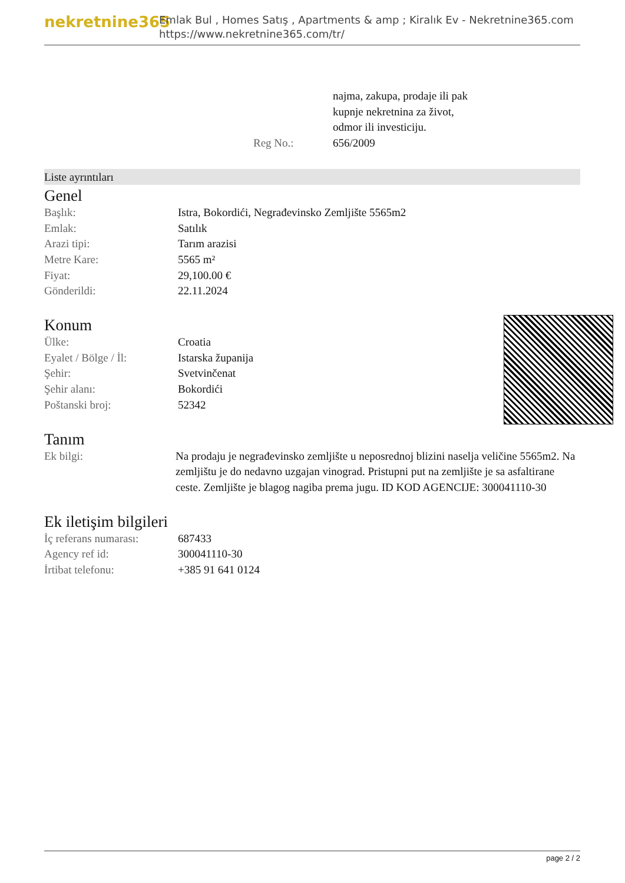nekretnine365
Emlak Bul , Homes Satış , Apartments & amp ; Kiralık Ev - Nekretnine365.com
https://www.nekretnine365.com/tr/
| | najma, zakupa, prodaje ili pak kupnje nekretnina za život, odmor ili investiciju. |
| Reg No.: | 656/2009 |
Liste ayrıntıları
Genel
| Başlık: | Istra, Bokordići, Negrađevinsko Zemljište 5565m2 |
| Emlak: | Satılık |
| Arazi tipi: | Tarım arazisi |
| Metre Kare: | 5565 m² |
| Fiyat: | 29,100.00 € |
| Gönderildi: | 22.11.2024 |
Konum
| Ülke: | Croatia |
| Eyalet / Bölge / İl: | Istarska županija |
| Şehir: | Svetvinčenat |
| Şehir alanı: | Bokordići |
| Poštanski broj: | 52342 |
Tanım
| Ek bilgi: | Na prodaju je negrađevinsko zemljište u neposrednoj blizini naselja veličine 5565m2. Na zemljištu je do nedavno uzgajan vinograd. Pristupni put na zemljište je sa asfaltirane ceste. Zemljište je blagog nagiba prema jugu. ID KOD AGENCIJE: 300041110-30 |
Ek iletişim bilgileri
| İç referans numarası: | 687433 |
| Agency ref id: | 300041110-30 |
| İrtibat telefonu: | +385 91 641 0124 |
page 2 / 2